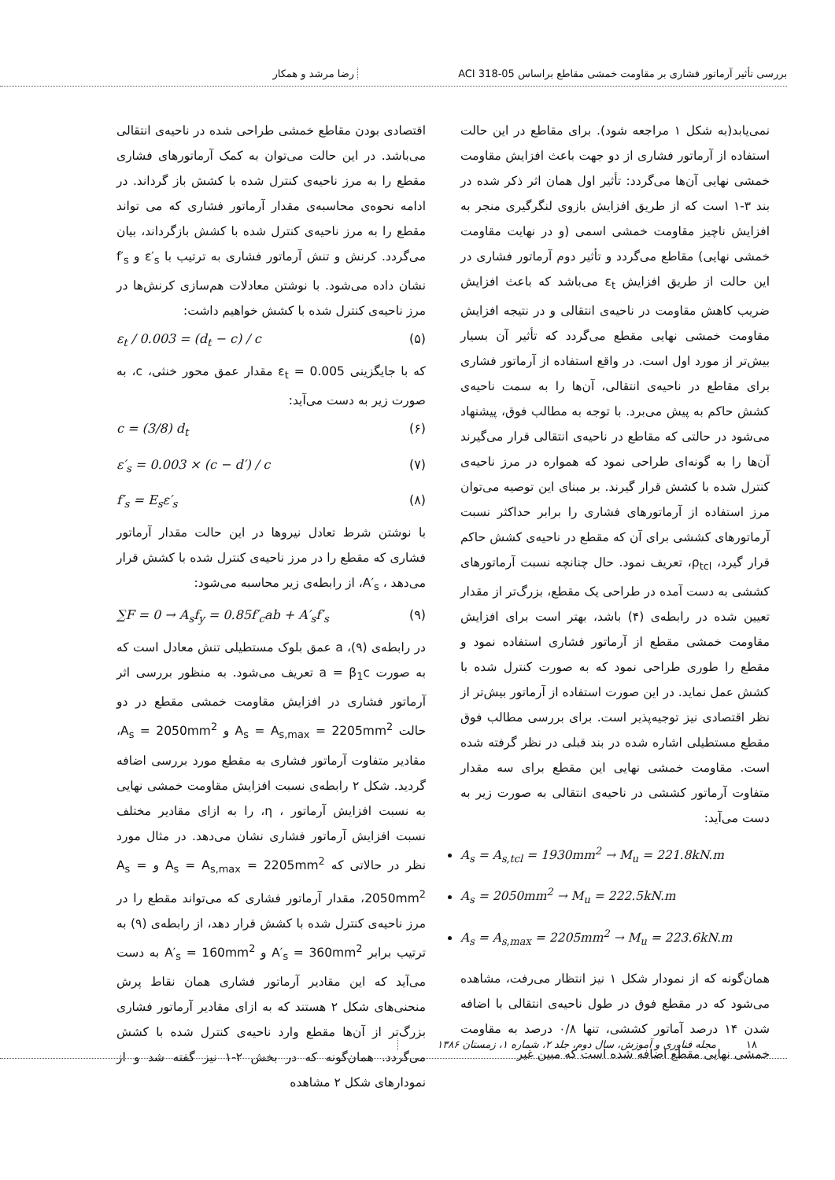بررسی تأثیر آرماتور فشاری بر مقاومت خمشی مقاطع براساس ACI 318-05 رضا مرشد و همکار
نمی‌یابد(به شکل ۱ مراجعه شود). برای مقاطع در این حالت استفاده از آرماتور فشاری از دو جهت باعث افزایش مقاومت خمشی نهایی آن‌ها می‌گردد: تأثیر اول همان اثر ذکر شده در بند ۳-۱ است که از طریق افزایش بازوی لنگرگیری منجر به افزایش ناچیز مقاومت خمشی اسمی (و در نهایت مقاومت خمشی نهایی) مقاطع می‌گردد و تأثیر دوم آرماتور فشاری در این حالت از طریق افزایش ε<sub>t</sub> می‌باشد که باعث افزایش ضریب کاهش مقاومت در ناحیه‌ی انتقالی و در نتیجه افزایش مقاومت خمشی نهایی مقطع می‌گردد که تأثیر آن بسیار بیش‌تر از مورد اول است. در واقع استفاده از آرماتور فشاری برای مقاطع در ناحیه‌ی انتقالی، آن‌ها را به سمت ناحیه‌ی کشش حاکم به پیش می‌برد. با توجه به مطالب فوق، پیشنهاد می‌شود در حالتی که مقاطع در ناحیه‌ی انتقالی قرار می‌گیرند آن‌ها را به گونه‌ای طراحی نمود که همواره در مرز ناحیه‌ی کنترل شده با کشش قرار گیرند. بر مبنای این توصیه می‌توان مرز استفاده از آرماتورهای فشاری را برابر حداکثر نسبت آرماتورهای کششی برای آن که مقطع در ناحیه‌ی کشش حاکم قرار گیرد، ρ<sub>tcl</sub>، تعریف نمود. حال چنانچه نسبت آرماتورهای کششی به دست آمده در طراحی یک مقطع، بزرگ‌تر از مقدار تعیین شده در رابطه‌ی (۴) باشد، بهتر است برای افزایش مقاومت خمشی مقطع از آرماتور فشاری استفاده نمود و مقطع را طوری طراحی نمود که به صورت کنترل شده با کشش عمل نماید. در این صورت استفاده از آرماتور بیش‌تر از نظر اقتصادی نیز توجیه‌پذیر است. برای بررسی مطالب فوق مقطع مستطیلی اشاره شده در بند قبلی در نظر گرفته شده است. مقاومت خمشی نهایی این مقطع برای سه مقدار متفاوت آرماتور کششی در ناحیه‌ی انتقالی به صورت زیر به دست می‌آید:
A<sub>s</sub> = A<sub>s,tcl</sub> = 1930mm<sup>2</sup> → M<sub>u</sub> = 221.8kN.m
A<sub>s</sub> = 2050mm<sup>2</sup> → M<sub>u</sub> = 222.5kN.m
A<sub>s</sub> = A<sub>s,max</sub> = 2205mm<sup>2</sup> → M<sub>u</sub> = 223.6kN.m
همان‌گونه که از نمودار شکل ۱ نیز انتظار می‌رفت، مشاهده می‌شود که در مقطع فوق در طول ناحیه‌ی انتقالی با اضافه شدن ۱۴ درصد آماتور کششی، تنها ۰/۸ درصد به مقاومت خمشی نهایی مقطع اضافه شده است که مبین غیر
اقتصادی بودن مقاطع خمشی طراحی شده در ناحیه‌ی انتقالی می‌باشد. در این حالت می‌توان به کمک آرماتورهای فشاری مقطع را به مرز ناحیه‌ی کنترل شده با کشش باز گرداند. در ادامه نحوه‌ی محاسبه‌ی مقدار آرماتور فشاری که می تواند مقطع را به مرز ناحیه‌ی کنترل شده با کشش بازگرداند، بیان می‌گردد. کرنش و تنش آرماتور فشاری به ترتیب با ε′<sub>s</sub> و f′<sub>s</sub> نشان داده می‌شود. با نوشتن معادلات هم‌سازی کرنش‌ها در مرز ناحیه‌ی کنترل شده با کشش خواهیم داشت:
ε<sub>t</sub> / 0.003 = (d<sub>t</sub> − c) / c (۵)
که با جایگزینی ε<sub>t</sub> = 0.005 مقدار عمق محور خنثی، c، به صورت زیر به دست می‌آید:
c = (3/8) d<sub>t</sub> (۶)
ε′<sub>s</sub> = 0.003 × (c − d′) / c (۷)
f′<sub>s</sub> = E<sub>s</sub>ε′<sub>s</sub> (۸)
با نوشتن شرط تعادل نیروها در این حالت مقدار آرماتور فشاری که مقطع را در مرز ناحیه‌ی کنترل شده با کشش قرار می‌دهد ، A′<sub>s</sub>، از رابطه‌ی زیر محاسبه می‌شود:
∑F = 0 → A<sub>s</sub>f<sub>y</sub> = 0.85f′<sub>c</sub>ab + A′<sub>s</sub>f′<sub>s</sub> (۹)
در رابطه‌ی (۹)، a عمق بلوک مستطیلی تنش معادل است که به صورت a = β<sub>1</sub>c تعریف می‌شود. به منظور بررسی اثر آرماتور فشاری در افزایش مقاومت خمشی مقطع در دو حالت A<sub>s</sub> = A<sub>s,max</sub> = 2205mm<sup>2</sup> و A<sub>s</sub> = 2050mm<sup>2</sup>، مقادیر متفاوت آرماتور فشاری به مقطع مورد بررسی اضافه گردید. شکل ۲ رابطه‌ی نسبت افزایش مقاومت خمشی نهایی به نسبت افزایش آرماتور ، η، را به ازای مقادیر مختلف نسبت افزایش آرماتور فشاری نشان می‌دهد. در مثال مورد نظر در حالاتی که A<sub>s</sub> = A<sub>s,max</sub> = 2205mm<sup>2</sup> و A<sub>s</sub> = 2050mm<sup>2</sup>، مقدار آرماتور فشاری که می‌تواند مقطع را در مرز ناحیه‌ی کنترل شده با کشش قرار دهد، از رابطه‌ی (۹) به ترتیب برابر A′<sub>s</sub> = 360mm<sup>2</sup> و A′<sub>s</sub> = 160mm<sup>2</sup> به دست می‌آید که این مقادیر آرماتور فشاری همان نقاط پرش منحنی‌های شکل ۲ هستند که به ازای مقادیر آرماتور فشاری بزرگ‌تر از آن‌ها مقطع وارد ناحیه‌ی کنترل شده با کشش می‌گردد. همان‌گونه که در بخش ۲-۱ نیز گفته شد و از نمودارهای شکل ۲ مشاهده
۱۸ مجله فناوری و آموزش، سال دوم، جلد ۲، شماره ۱، زمستان ۱۳۸۶